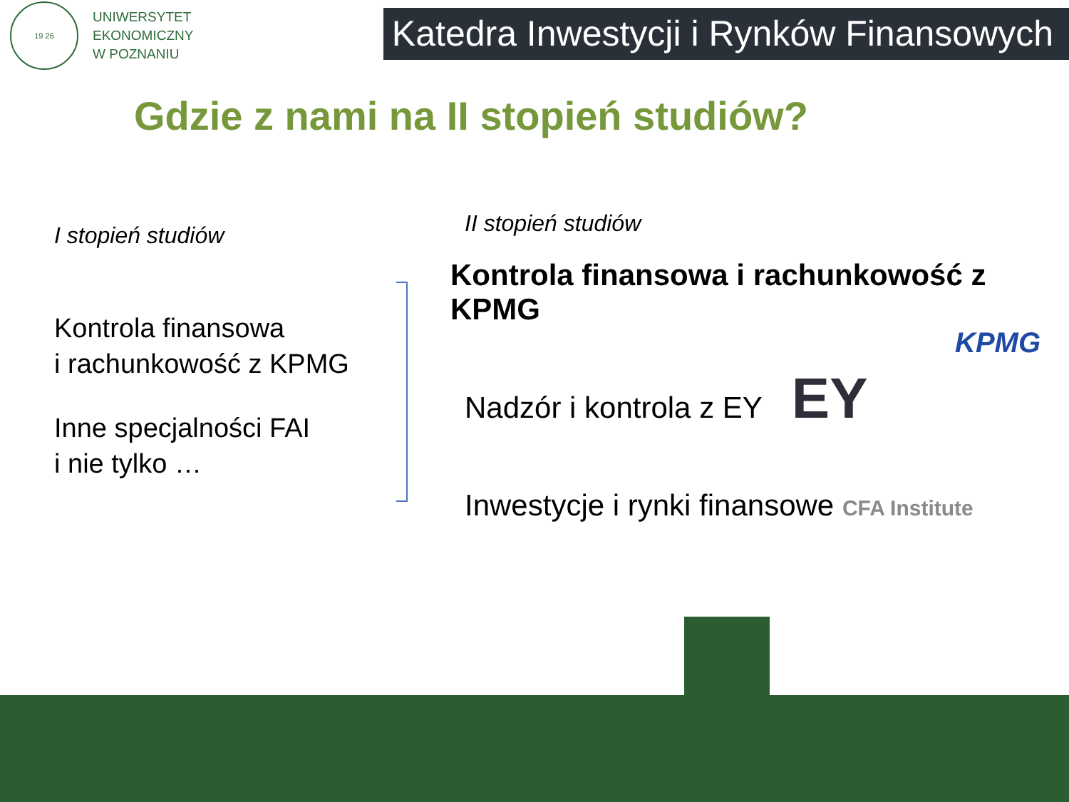19 26
UNIWERSYTET
EKONOMICZNY
W POZNANIU
Katedra Inwestycji i Rynków Finansowych
Gdzie z nami na II stopień studiów?
I stopień studiów
Kontrola finansowa
i rachunkowość z KPMG
Inne specjalności FAI
i nie tylko …
II stopień studiów
Kontrola finansowa i rachunkowość z KPMG
KPMG
Nadzór i kontrola z EY EY
Inwestycje i rynki finansowe CFA Institute